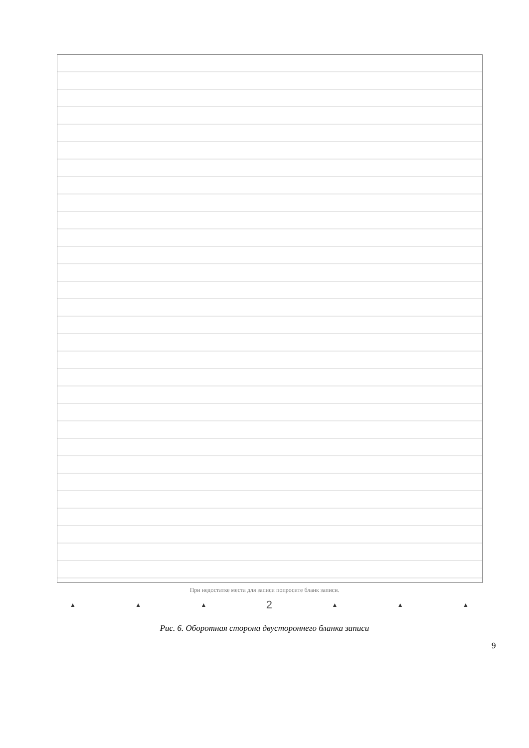При недостатке места для записи попросите бланк записи.
▲ ▲ ▲ 2 ▲ ▲ ▲
Рис. 6. Оборотная сторона двустороннего бланка записи
9